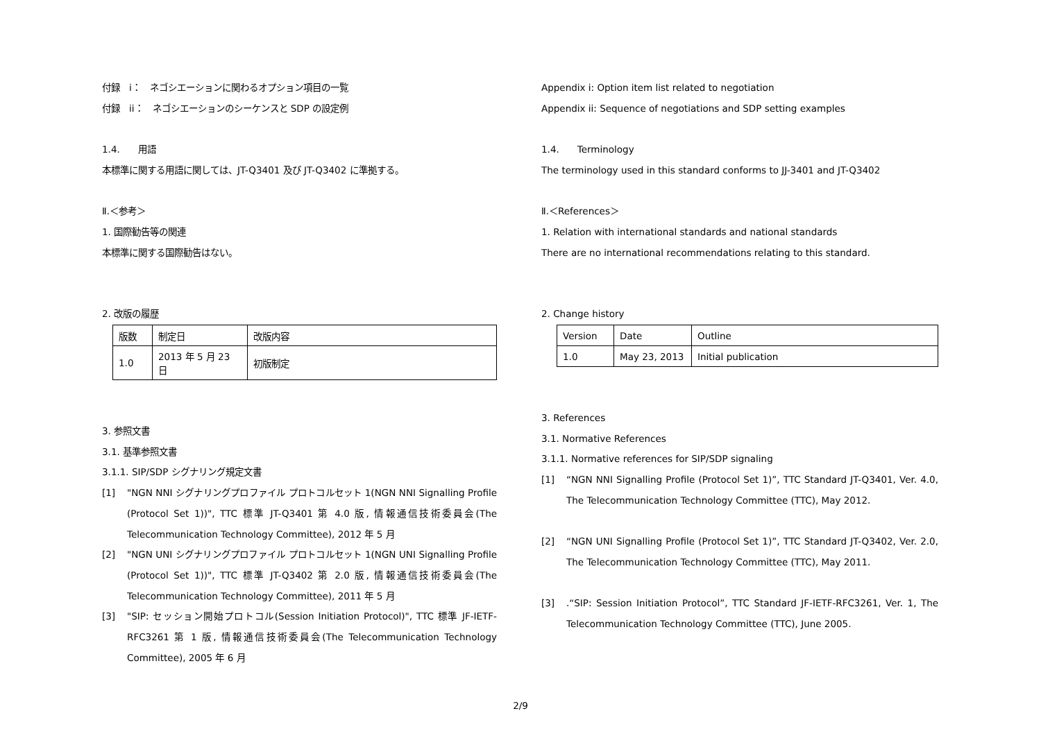付録　i：　ネゴシエーションに関わるオプション項目の一覧
付録　ii：　ネゴシエーションのシーケンスと SDP の設定例
1.4.　　用語
本標準に関する用語に関しては、JT-Q3401 及び JT-Q3402 に準拠する。
Ⅱ.＜参考＞
1. 国際勧告等の関連
本標準に関する国際勧告はない。
2. 改版の履歴
| 版数 | 制定日 | 改版内容 |
| 1.0 | 2013 年 5 月 23 日 | 初版制定 |
3. 参照文書
3.1. 基準参照文書
3.1.1. SIP/SDP シグナリング規定文書
[1] "NGN NNI シグナリングプロファイル プロトコルセット 1(NGN NNI Signalling Profile (Protocol Set 1))", TTC 標準 JT-Q3401 第 4.0 版, 情報通信技術委員会(The Telecommunication Technology Committee), 2012 年 5 月
[2] "NGN UNI シグナリングプロファイル プロトコルセット 1(NGN UNI Signalling Profile (Protocol Set 1))", TTC 標準 JT-Q3402 第 2.0 版, 情報通信技術委員会(The Telecommunication Technology Committee), 2011 年 5 月
[3] "SIP: セッション開始プロトコル(Session Initiation Protocol)", TTC 標準 JF-IETF-RFC3261 第 1 版, 情報通信技術委員会(The Telecommunication Technology Committee), 2005 年 6 月
Appendix i: Option item list related to negotiation
Appendix ii: Sequence of negotiations and SDP setting examples
1.4.　　Terminology
The terminology used in this standard conforms to JJ-3401 and JT-Q3402
Ⅱ.＜References＞
1. Relation with international standards and national standards
There are no international recommendations relating to this standard.
2. Change history
| Version | Date | Outline |
| 1.0 | May 23, 2013 | Initial publication |
3. References
3.1. Normative References
3.1.1. Normative references for SIP/SDP signaling
[1] “NGN NNI Signalling Profile (Protocol Set 1)”, TTC Standard JT-Q3401, Ver. 4.0, The Telecommunication Technology Committee (TTC), May 2012.
[2] “NGN UNI Signalling Profile (Protocol Set 1)”, TTC Standard JT-Q3402, Ver. 2.0, The Telecommunication Technology Committee (TTC), May 2011.
[3].“SIP: Session Initiation Protocol”, TTC Standard JF-IETF-RFC3261, Ver. 1, The Telecommunication Technology Committee (TTC), June 2005.
2/9